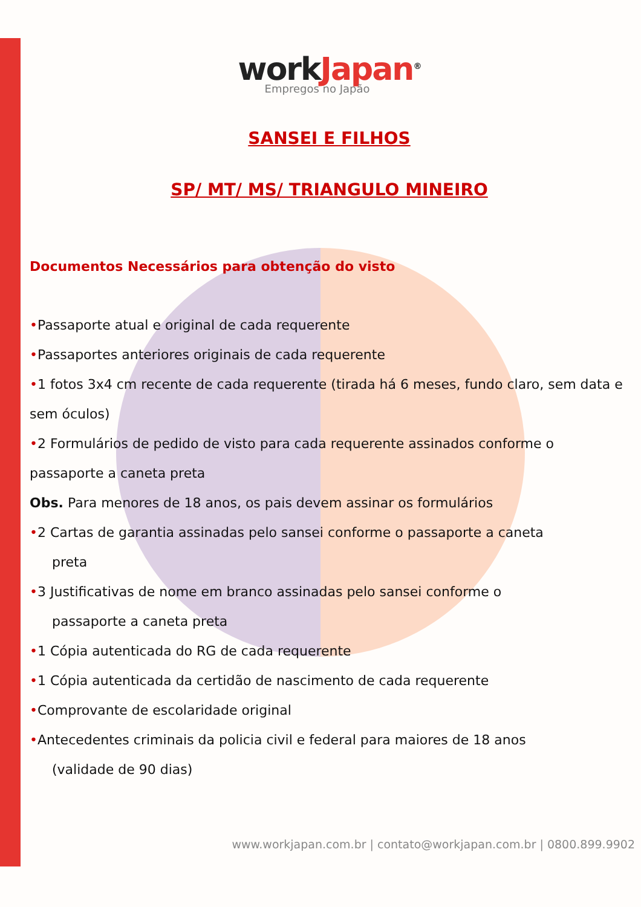workJapan<sup>®</sup>
Empregos no Japão
SANSEI E FILHOS
SP/ MT/ MS/ TRIANGULO MINEIRO
Documentos Necessários para obtenção do visto
•Passaporte atual e original de cada requerente
•Passaportes anteriores originais de cada requerente
•1 fotos 3x4 cm recente de cada requerente (tirada há 6 meses, fundo claro, sem data e sem óculos)
•2 Formulários de pedido de visto para cada requerente assinados conforme o passaporte a caneta preta
Obs. Para menores de 18 anos, os pais devem assinar os formulários
•2 Cartas de garantia assinadas pelo sansei conforme o passaporte a caneta
preta
•3 Justificativas de nome em branco assinadas pelo sansei conforme o
passaporte a caneta preta
•1 Cópia autenticada do RG de cada requerente
•1 Cópia autenticada da certidão de nascimento de cada requerente
•Comprovante de escolaridade original
•Antecedentes criminais da policia civil e federal para maiores de 18 anos
(validade de 90 dias)
www.workjapan.com.br | contato@workjapan.com.br | 0800.899.9902